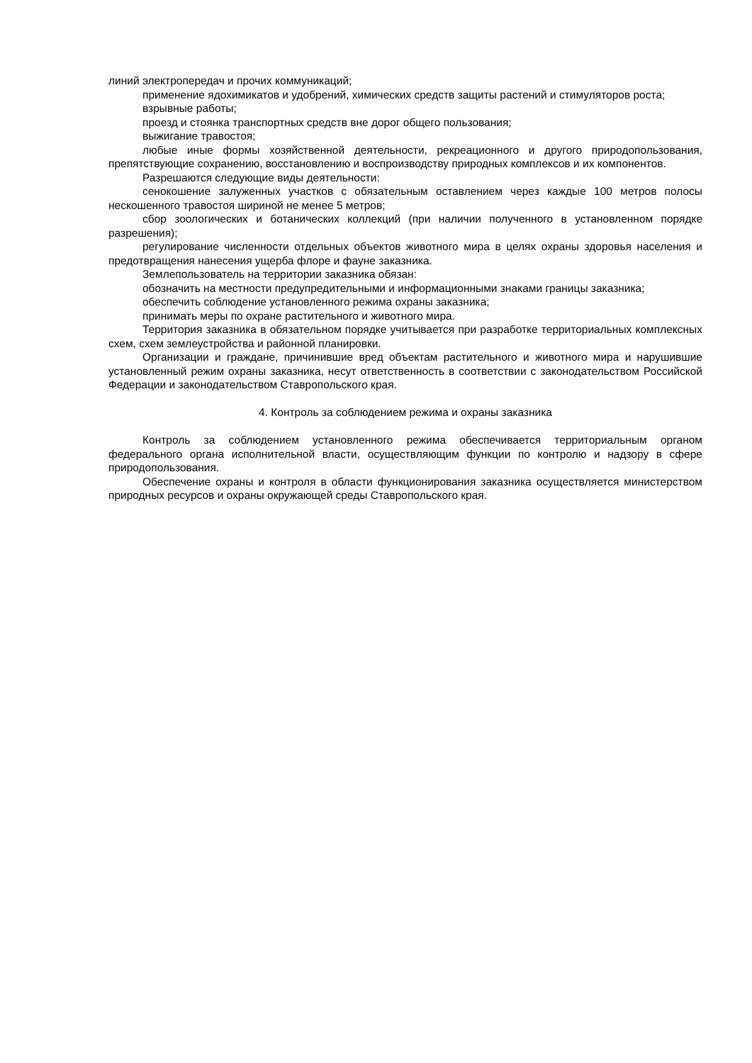линий электропередач и прочих коммуникаций;
применение ядохимикатов и удобрений, химических средств защиты растений и стимуляторов роста;
взрывные работы;
проезд и стоянка транспортных средств вне дорог общего пользования;
выжигание травостоя;
любые иные формы хозяйственной деятельности, рекреационного и другого природопользования, препятствующие сохранению, восстановлению и воспроизводству природных комплексов и их компонентов.
Разрешаются следующие виды деятельности:
сенокошение залуженных участков с обязательным оставлением через каждые 100 метров полосы нескошенного травостоя шириной не менее 5 метров;
сбор зоологических и ботанических коллекций (при наличии полученного в установленном порядке разрешения);
регулирование численности отдельных объектов животного мира в целях охраны здоровья населения и предотвращения нанесения ущерба флоре и фауне заказника.
Землепользователь на территории заказника обязан:
обозначить на местности предупредительными и информационными знаками границы заказника;
обеспечить соблюдение установленного режима охраны заказника;
принимать меры по охране растительного и животного мира.
Территория заказника в обязательном порядке учитывается при разработке территориальных комплексных схем, схем землеустройства и районной планировки.
Организации и граждане, причинившие вред объектам растительного и животного мира и нарушившие установленный режим охраны заказника, несут ответственность в соответствии с законодательством Российской Федерации и законодательством Ставропольского края.
4. Контроль за соблюдением режима и охраны заказника
Контроль за соблюдением установленного режима обеспечивается территориальным органом федерального органа исполнительной власти, осуществляющим функции по контролю и надзору в сфере природопользования.
Обеспечение охраны и контроля в области функционирования заказника осуществляется министерством природных ресурсов и охраны окружающей среды Ставропольского края.